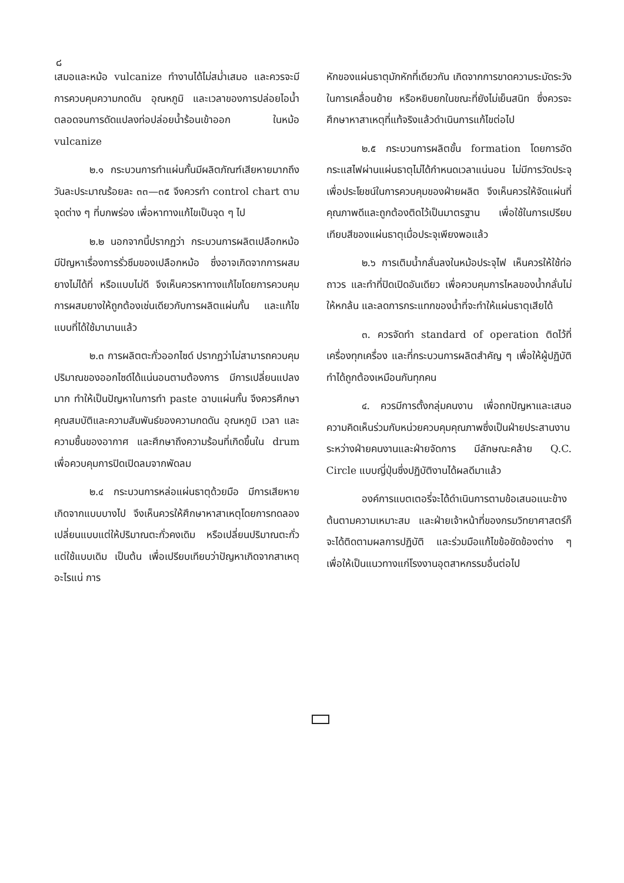๘
เสมอและหม้อ vulcanize ทำงานได้ไม่สม่ำเสมอ และควรจะมีการควบคุมความกดดัน อุณหภูมิ และเวลาของการปล่อยไอน้ำ ตลอดจนการดัดแปลงท่อปล่อยน้ำร้อนเข้าออก ในหม้อ vulcanize
๒.๑ กระบวนการทำแผ่นกั้นมีผลิตภัณฑ์เสียหายมากถึงวันละประมาณร้อยละ ๓๓—๓๕ จึงควรทำ control chart ตามจุดต่าง ๆ ที่บกพร่อง เพื่อหาทางแก้ไขเป็นจุด ๆ ไป
๒.๒ นอกจากนี้ปรากฏว่า กระบวนการผลิตเปลือกหม้อ มีปัญหาเรื่องการรั่วซึมของเปลือกหม้อ ซึ่งอาจเกิดจากการผสมยางไม่ได้ที่ หรือแบบไม่ดี จึงเห็นควรหาทางแก้ไขโดยการควบคุมการผสมยางให้ถูกต้องเช่นเดียวกับการผลิตแผ่นกั้น และแก้ไขแบบที่ได้ใช้มานานแล้ว
๒.๓ การผลิตตะกั่วออกไซด์ ปรากฏว่าไม่สามารถควบคุมปริมาณของออกไซด์ได้แน่นอนตามต้องการ มีการเปลี่ยนแปลงมาก ทำให้เป็นปัญหาในการทำ paste ฉาบแผ่นกั้น จึงควรศึกษาคุณสมบัติและความสัมพันธ์ของความกดดัน อุณหภูมิ เวลา และความชื้นของอากาศ และศึกษาถึงความร้อนที่เกิดขึ้นใน drum เพื่อควบคุมการปิดเปิดลมจากพัดลม
๒.๔ กระบวนการหล่อแผ่นธาตุด้วยมือ มีการเสียหายเกิดจากแบบบางไป จึงเห็นควรให้ศึกษาหาสาเหตุโดยการทดลองเปลี่ยนแบบแต่ให้ปริมาณตะกั่วคงเดิม หรือเปลี่ยนปริมาณตะกั่วแต่ใช้แบบเดิม เป็นต้น เพื่อเปรียบเทียบว่าปัญหาเกิดจากสาเหตุอะไรแน่ การ
หักของแผ่นธาตุมักหักที่เดียวกัน เกิดจากการขาดความระมัดระวังในการเคลื่อนย้าย หรือหยิบยกในขณะที่ยังไม่เย็นสนิท ซึ่งควรจะศึกษาหาสาเหตุที่แท้จริงแล้วดำเนินการแก้ไขต่อไป
๒.๕ กระบวนการผลิตขั้น formation โดยการอัดกระแสไฟผ่านแผ่นธาตุไม่ได้กำหนดเวลาแน่นอน ไม่มีการวัดประจุ เพื่อประโยชน์ในการควบคุมของฝ่ายผลิต จึงเห็นควรให้จัดแผ่นที่คุณภาพดีและถูกต้องติดไว้เป็นมาตรฐาน เพื่อใช้ในการเปรียบเทียบสีของแผ่นธาตุเมื่อประจุเพียงพอแล้ว
๒.๖ การเติมน้ำกลั่นลงในหม้อประจุไฟ เห็นควรให้ใช้ท่อถาวร และทำที่ปิดเปิดอันเดียว เพื่อควบคุมการไหลของน้ำกลั่นไม่ให้หกล้น และลดการกระแทกของน้ำที่จะทำให้แผ่นธาตุเสียได้
๓. ควรจัดทำ standard of operation ติดไว้ที่เครื่องทุกเครื่อง และที่กระบวนการผลิตสำคัญ ๆ เพื่อให้ผู้ปฏิบัติทำได้ถูกต้องเหมือนกันทุกคน
๔. ควรมีการตั้งกลุ่มคนงาน เพื่อถกปัญหาและเสนอความคิดเห็นร่วมกับหน่วยควบคุมคุณภาพซึ่งเป็นฝ่ายประสานงานระหว่างฝ่ายคนงานและฝ่ายจัดการ มีลักษณะคล้าย Q.C. Circle แบบญี่ปุ่นซึ่งปฏิบัติงานได้ผลดีมาแล้ว
องค์การแบตเตอรี่จะได้ดำเนินการตามข้อเสนอแนะข้างต้นตามความเหมาะสม และฝ่ายเจ้าหน้าที่ของกรมวิทยาศาสตร์ก็จะได้ติดตามผลการปฏิบัติ และร่วมมือแก้ไขข้อขัดข้องต่าง ๆ เพื่อให้เป็นแนวทางแก่โรงงานอุตสาหกรรมอื่นต่อไป